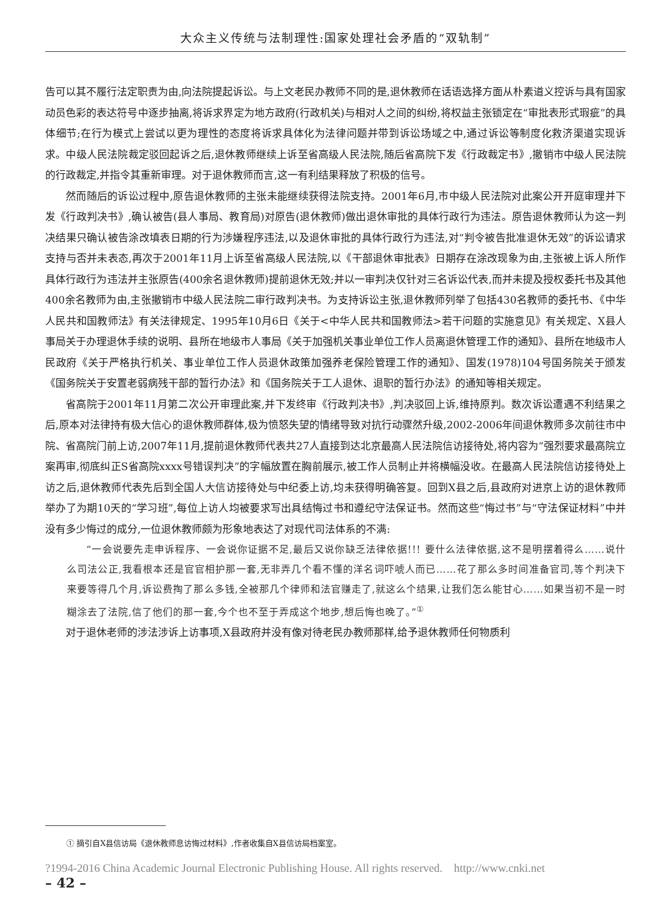大众主义传统与法制理性:国家处理社会矛盾的“双轨制”
告可以其不履行法定职责为由,向法院提起诉讼。与上文老民办教师不同的是,退休教师在话语选择方面从朴素道义控诉与具有国家动员色彩的表达符号中逐步抽离,将诉求界定为地方政府(行政机关)与相对人之间的纠纷,将权益主张锁定在“审批表形式瑕疵”的具体细节;在行为模式上尝试以更为理性的态度将诉求具体化为法律问题并带到诉讼场域之中,通过诉讼等制度化救济渠道实现诉求。中级人民法院裁定驳回起诉之后,退休教师继续上诉至省高级人民法院,随后省高院下发《行政裁定书》,撤销市中级人民法院的行政裁定,并指令其重新审理。对于退休教师而言,这一有利结果释放了积极的信号。
然而随后的诉讼过程中,原告退休教师的主张未能继续获得法院支持。2001年6月,市中级人民法院对此案公开开庭审理并下发《行政判决书》,确认被告(县人事局、教育局)对原告(退休教师)做出退休审批的具体行政行为违法。原告退休教师认为这一判决结果只确认被告涂改填表日期的行为涉嫌程序违法,以及退休审批的具体行政行为违法,对“判令被告批准退休无效”的诉讼请求支持与否并未表态,再次于2001年11月上诉至省高级人民法院,以《干部退休审批表》日期存在涂改现象为由,主张被上诉人所作具体行政行为违法并主张原告(400余名退休教师)提前退休无效;并以一审判决仅针对三名诉讼代表,而并未提及授权委托书及其他400余名教师为由,主张撤销市中级人民法院二审行政判决书。为支持诉讼主张,退休教师列举了包括430名教师的委托书、《中华人民共和国教师法》有关法律规定、1995年10月6日《关于<中华人民共和国教师法>若干问题的实施意见》有关规定、X县人事局关于办理退休手续的说明、县所在地级市人事局《关于加强机关事业单位工作人员离退休管理工作的通知》、县所在地级市人民政府《关于严格执行机关、事业单位工作人员退休政策加强养老保险管理工作的通知》、国发(1978)104号国务院关于颁发《国务院关于安置老弱病残干部的暂行办法》和《国务院关于工人退休、退职的暂行办法》的通知等相关规定。
省高院于2001年11月第二次公开审理此案,并下发终审《行政判决书》,判决驳回上诉,维持原判。数次诉讼遭遇不利结果之后,原本对法律持有极大信心的退休教师群体,极为愤怒失望的情绪导致对抗行动骤然升级,2002-2006年间退休教师多次前往市中院、省高院门前上访,2007年11月,提前退休教师代表共27人直接到达北京最高人民法院信访接待处,将内容为“强烈要求最高院立案再审,彻底纠正S省高院xxxx号错误判决”的字幅放置在胸前展示,被工作人员制止并将横幅没收。在最高人民法院信访接待处上访之后,退休教师代表先后到全国人大信访接待处与中纪委上访,均未获得明确答复。回到X县之后,县政府对进京上访的退休教师举办了为期10天的“学习班”,每位上访人均被要求写出具结悔过书和遵纪守法保证书。然而这些“悔过书”与“守法保证材料”中并没有多少悔过的成分,一位退休教师颇为形象地表达了对现代司法体系的不满:
“一会说要先走申诉程序、一会说你证据不足,最后又说你缺乏法律依据!!! 要什么法律依据,这不是明摆着得么……说什么司法公正,我看根本还是官官相护那一套,无非弄几个看不懂的洋名词吓唬人而已……花了那么多时间准备官司,等个判决下来要等得几个月,诉讼费掏了那么多钱,全被那几个律师和法官赚走了,就这么个结果,让我们怎么能甘心……如果当初不是一时糊涂去了法院,信了他们的那一套,今个也不至于弄成这个地步,想后悔也晚了。”<sup>①</sup>
对于退休老师的涉法涉诉上访事项,X县政府并没有像对待老民办教师那样,给予退休教师任何物质利
① 摘引自X县信访局《退休教师息访悔过材料》,作者收集自X县信访局档案室。
?1994-2016 China Academic Journal Electronic Publishing House. All rights reserved. http://www.cnki.net
– 42 –